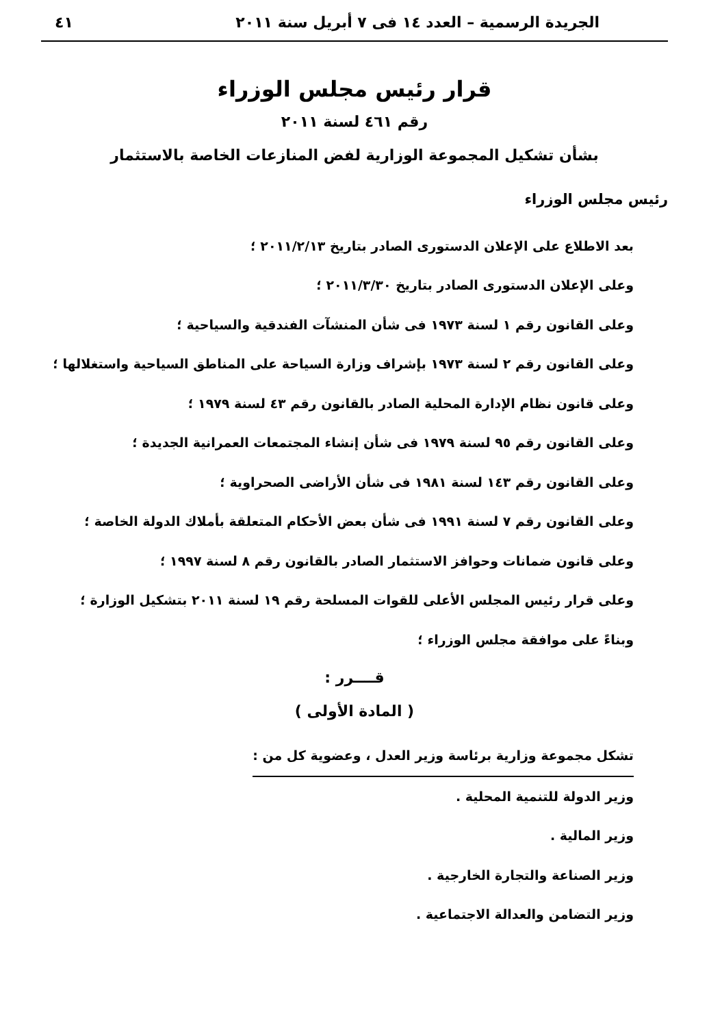الجريدة الرسمية – العدد ١٤ فى ٧ أبريل سنة ٢٠١١ ٤١
قرار رئيس مجلس الوزراء
رقم ٤٦١ لسنة ٢٠١١
بشأن تشكيل المجموعة الوزارية لفض المنازعات الخاصة بالاستثمار
رئيس مجلس الوزراء
بعد الاطلاع على الإعلان الدستورى الصادر بتاريخ ٢٠١١/٢/١٣ ؛
وعلى الإعلان الدستورى الصادر بتاريخ ٢٠١١/٣/٣٠ ؛
وعلى القانون رقم ١ لسنة ١٩٧٣ فى شأن المنشآت الفندقية والسياحية ؛
وعلى القانون رقم ٢ لسنة ١٩٧٣ بإشراف وزارة السياحة على المناطق السياحية واستغلالها ؛
وعلى قانون نظام الإدارة المحلية الصادر بالقانون رقم ٤٣ لسنة ١٩٧٩ ؛
وعلى القانون رقم ٩٥ لسنة ١٩٧٩ فى شأن إنشاء المجتمعات العمرانية الجديدة ؛
وعلى القانون رقم ١٤٣ لسنة ١٩٨١ فى شأن الأراضى الصحراوية ؛
وعلى القانون رقم ٧ لسنة ١٩٩١ فى شأن بعض الأحكام المتعلقة بأملاك الدولة الخاصة ؛
وعلى قانون ضمانات وحوافز الاستثمار الصادر بالقانون رقم ٨ لسنة ١٩٩٧ ؛
وعلى قرار رئيس المجلس الأعلى للقوات المسلحة رقم ١٩ لسنة ٢٠١١ بتشكيل الوزارة ؛
وبناءً على موافقة مجلس الوزراء ؛
قــــرر :
( المادة الأولى )
تشكل مجموعة وزارية برئاسة وزير العدل ، وعضوية كل من :
وزير الدولة للتنمية المحلية .
وزير المالية .
وزير الصناعة والتجارة الخارجية .
وزير التضامن والعدالة الاجتماعية .